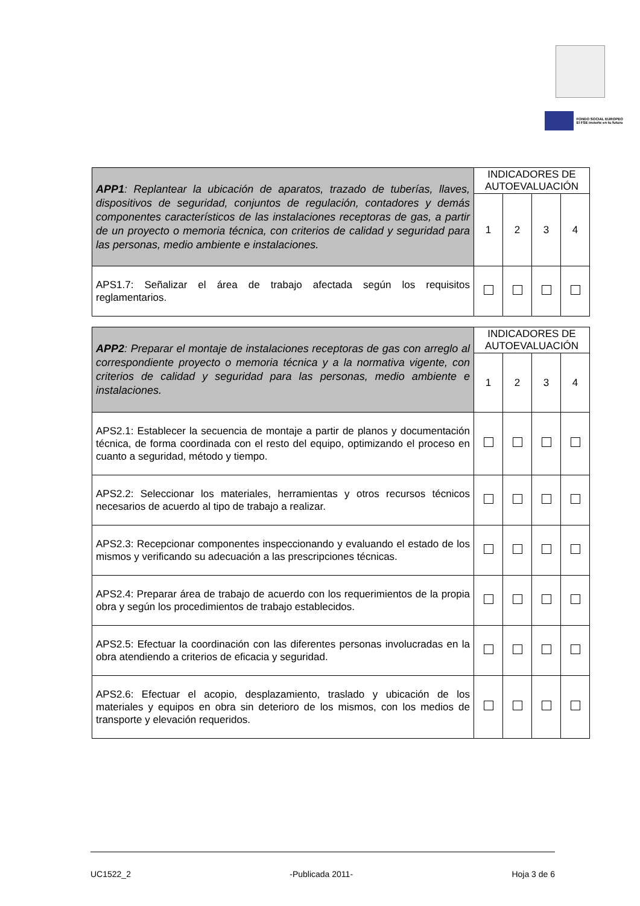FONDO SOCIAL EUROPEO
El FSE invierte en tu futuro
| APP1 : Replantear la ubicación de aparatos, trazado de tuberías, llaves, dispositivos de seguridad, conjuntos de regulación, contadores y demás componentes característicos de las instalaciones receptoras de gas, a partir de un proyecto o memoria técnica, con criterios de calidad y seguridad para las personas, medio ambiente e instalaciones. | INDICADORES DE AUTOEVALUACIÓN | | | |
| | 1 | 2 | 3 | 4 |
| APS1.7: Señalizar el área de trabajo afectada según los requisitos reglamentarios. | | | | |
| APP2 : Preparar el montaje de instalaciones receptoras de gas con arreglo al correspondiente proyecto o memoria técnica y a la normativa vigente, con criterios de calidad y seguridad para las personas, medio ambiente e instalaciones. | INDICADORES DE AUTOEVALUACIÓN | | | |
| | 1 | 2 | 3 | 4 |
| APS2.1: Establecer la secuencia de montaje a partir de planos y documentación técnica, de forma coordinada con el resto del equipo, optimizando el proceso en cuanto a seguridad, método y tiempo. | | | | |
| APS2.2: Seleccionar los materiales, herramientas y otros recursos técnicos necesarios de acuerdo al tipo de trabajo a realizar. | | | | |
| APS2.3: Recepcionar componentes inspeccionando y evaluando el estado de los mismos y verificando su adecuación a las prescripciones técnicas. | | | | |
| APS2.4: Preparar área de trabajo de acuerdo con los requerimientos de la propia obra y según los procedimientos de trabajo establecidos. | | | | |
| APS2.5: Efectuar la coordinación con las diferentes personas involucradas en la obra atendiendo a criterios de eficacia y seguridad. | | | | |
| APS2.6: Efectuar el acopio, desplazamiento, traslado y ubicación de los materiales y equipos en obra sin deterioro de los mismos, con los medios de transporte y elevación requeridos. | | | | |
UC1522_2 -Publicada 2011- Hoja 3 de 6